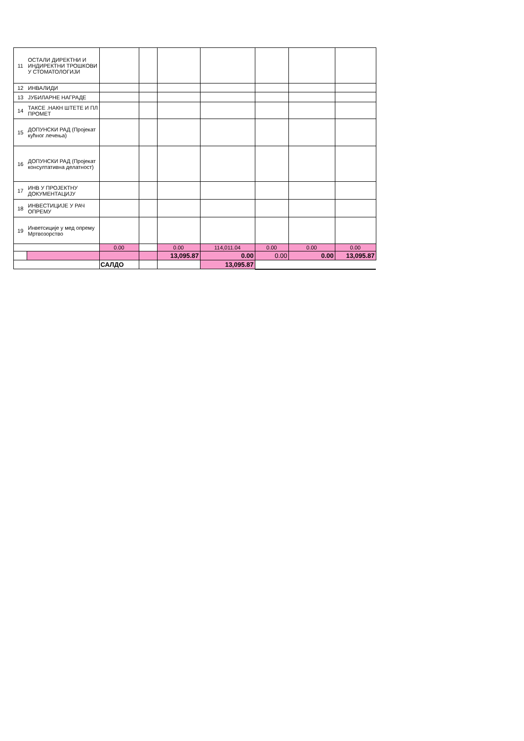| 11 | ОСТАЛИ ДИРЕКТНИ И ИНДИРЕКТНИ ТРОШКОВИ У СТОМАТОЛОГИЈИ | | | | | | | |
| 12 | ИНВАЛИДИ | | | | | | | |
| 13 | ЈУБИЛАРНЕ НАГРАДЕ | | | | | | | |
| 14 | ТАКСЕ .НАКН ШТЕТЕ И ПЛ ПРОМЕТ | | | | | | | |
| 15 | ДОПУНСКИ РАД (Пројекат кућног лечења) | | | | | | | |
| 16 | ДОПУНСКИ РАД (Пројекат консултативна делатност) | | | | | | | |
| 17 | ИНВ У ПРОЈЕКТНУ ДОКУМЕНТАЦИЈУ | | | | | | | |
| 18 | ИНВЕСТИЦИЈЕ У РАЧ ОПРЕМУ | | | | | | | |
| 19 | Инветсиције у мед опрему Мртвозорство | | | | | | | |
| | | 0.00 | | 0.00 | 114,011.04 | 0.00 | 0.00 | 0.00 |
| | | | | 13,095.87 | 0.00 | 0.00 | 0.00 | 13,095.87 |
| | | САЛДО | | | 13,095.87 | | | |